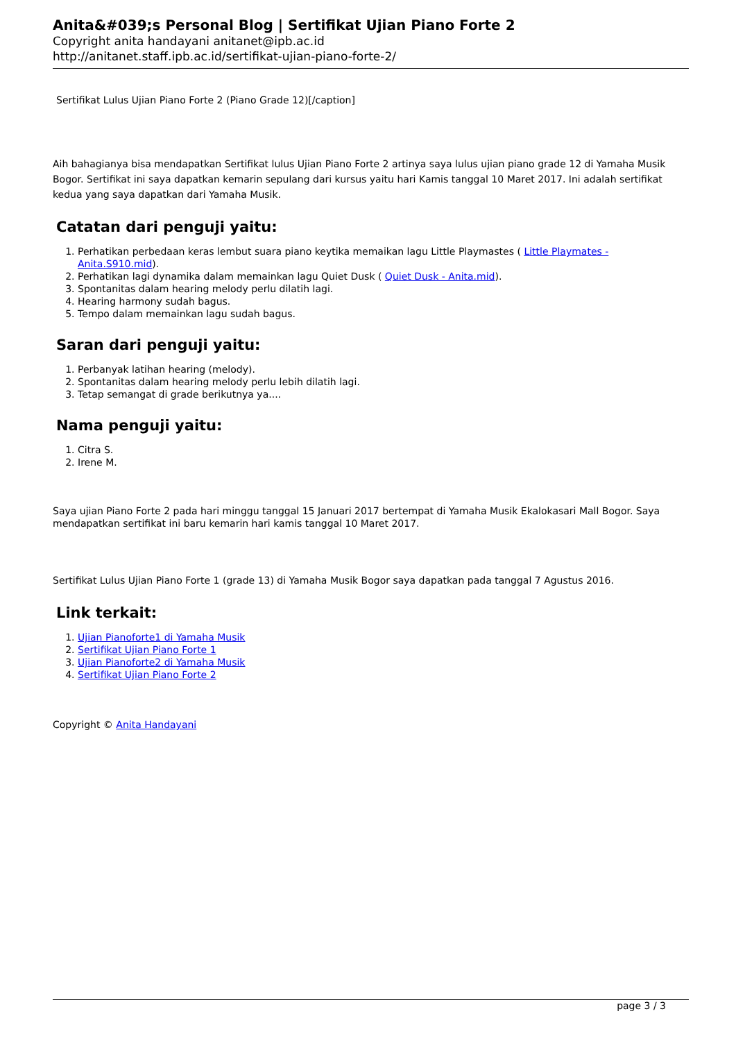Anita&#039;s Personal Blog | Sertifikat Ujian Piano Forte 2
Copyright anita handayani anitanet@ipb.ac.id
http://anitanet.staff.ipb.ac.id/sertifikat-ujian-piano-forte-2/
Sertifikat Lulus Ujian Piano Forte 2 (Piano Grade 12)[/caption]
Aih bahagianya bisa mendapatkan Sertifikat lulus Ujian Piano Forte 2 artinya saya lulus ujian piano grade 12 di Yamaha Musik Bogor. Sertifikat ini saya dapatkan kemarin sepulang dari kursus yaitu hari Kamis tanggal 10 Maret 2017. Ini adalah sertifikat kedua yang saya dapatkan dari Yamaha Musik.
Catatan dari penguji yaitu:
1. Perhatikan perbedaan keras lembut suara piano keytika memaikan lagu Little Playmastes ( Little Playmates - Anita.S910.mid).
2. Perhatikan lagi dynamika dalam memainkan lagu Quiet Dusk ( Quiet Dusk - Anita.mid).
3. Spontanitas dalam hearing melody perlu dilatih lagi.
4. Hearing harmony sudah bagus.
5. Tempo dalam memainkan lagu sudah bagus.
Saran dari penguji yaitu:
1. Perbanyak latihan hearing (melody).
2. Spontanitas dalam hearing melody perlu lebih dilatih lagi.
3. Tetap semangat di grade berikutnya ya....
Nama penguji yaitu:
1. Citra S.
2. Irene M.
Saya ujian Piano Forte 2 pada hari minggu tanggal 15 Januari 2017 bertempat di Yamaha Musik Ekalokasari Mall Bogor. Saya mendapatkan sertifikat ini baru kemarin hari kamis tanggal 10 Maret 2017.
Sertifikat Lulus Ujian Piano Forte 1 (grade 13) di Yamaha Musik Bogor saya dapatkan pada tanggal 7 Agustus 2016.
Link terkait:
1. Ujian Pianoforte1 di Yamaha Musik
2. Sertifikat Ujian Piano Forte 1
3. Ujian Pianoforte2 di Yamaha Musik
4. Sertifikat Ujian Piano Forte 2
Copyright © Anita Handayani
page 3 / 3